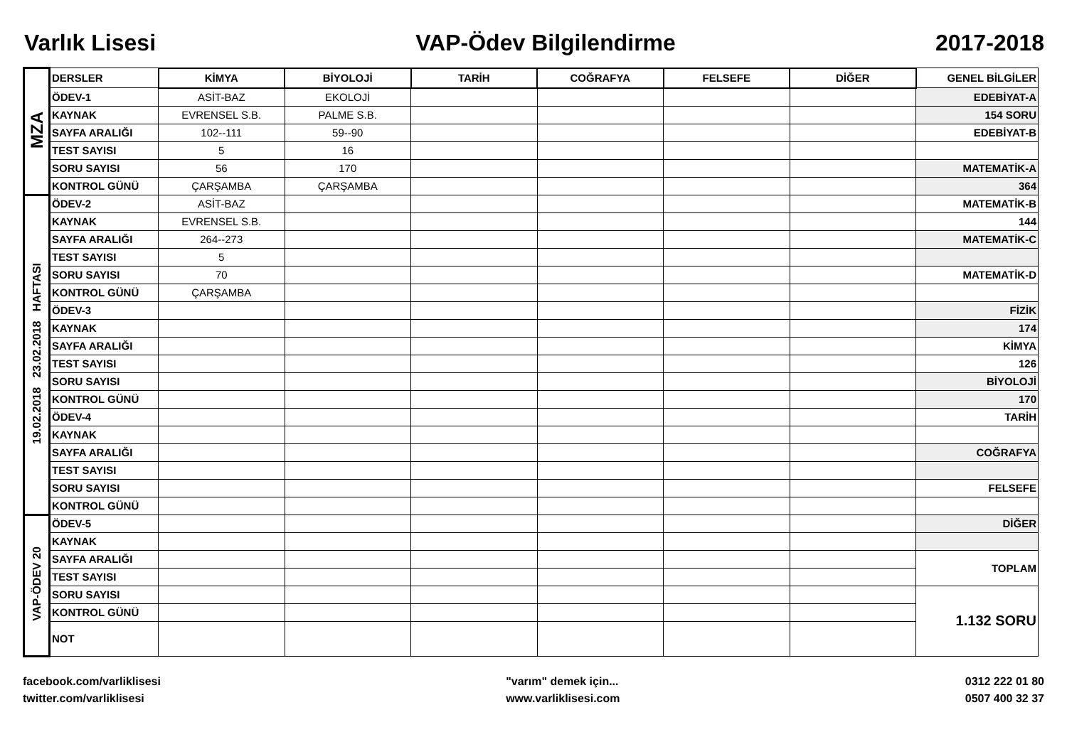Varlık Lisesi VAP-Ödev Bilgilendirme 2017-2018
| MZA | DERSLER | KİMYA | BİYOLOJİ | TARİH | COĞRAFYA | FELSEFE | DİĞER | GENEL BİLGİLER |
| | ÖDEV-1 | ASİT-BAZ | EKOLOJİ | | | | | EDEBİYAT-A |
| | KAYNAK | EVRENSEL S.B. | PALME S.B. | | | | | 154 SORU |
| | SAYFA ARALIĞI | 102--111 | 59--90 | | | | | EDEBİYAT-B |
| | TEST SAYISI | 5 | 16 | | | | | |
| | SORU SAYISI | 56 | 170 | | | | | MATEMATİK-A |
| | KONTROL GÜNÜ | ÇARŞAMBA | ÇARŞAMBA | | | | | 364 |
| 19.02.2018 23.02.2018 HAFTASI | ÖDEV-2 | ASİT-BAZ | | | | | | MATEMATİK-B |
| | KAYNAK | EVRENSEL S.B. | | | | | | 144 |
| | SAYFA ARALIĞI | 264--273 | | | | | | MATEMATİK-C |
| | TEST SAYISI | 5 | | | | | | |
| | SORU SAYISI | 70 | | | | | | MATEMATİK-D |
| | KONTROL GÜNÜ | ÇARŞAMBA | | | | | | |
| | ÖDEV-3 | | | | | | | FİZİK |
| | KAYNAK | | | | | | | 174 |
| | SAYFA ARALIĞI | | | | | | | KİMYA |
| | TEST SAYISI | | | | | | | 126 |
| | SORU SAYISI | | | | | | | BİYOLOJİ |
| | KONTROL GÜNÜ | | | | | | | 170 |
| | ÖDEV-4 | | | | | | | TARİH |
| | KAYNAK | | | | | | | |
| | SAYFA ARALIĞI | | | | | | | COĞRAFYA |
| | TEST SAYISI | | | | | | | |
| | SORU SAYISI | | | | | | | FELSEFE |
| | KONTROL GÜNÜ | | | | | | | |
| VAP-ÖDEV 20 | ÖDEV-5 | | | | | | | DİĞER |
| | KAYNAK | | | | | | | |
| | SAYFA ARALIĞI | | | | | | | TOPLAM |
| | TEST SAYISI | | | | | | | |
| | SORU SAYISI | | | | | | | 1.132 SORU |
| | KONTROL GÜNÜ | | | | | | | |
| | NOT | | | | | | | |
facebook.com/varliklisesi
twitter.com/varliklisesi
"varım" demek için...
www.varliklisesi.com
0312 222 01 80
0507 400 32 37